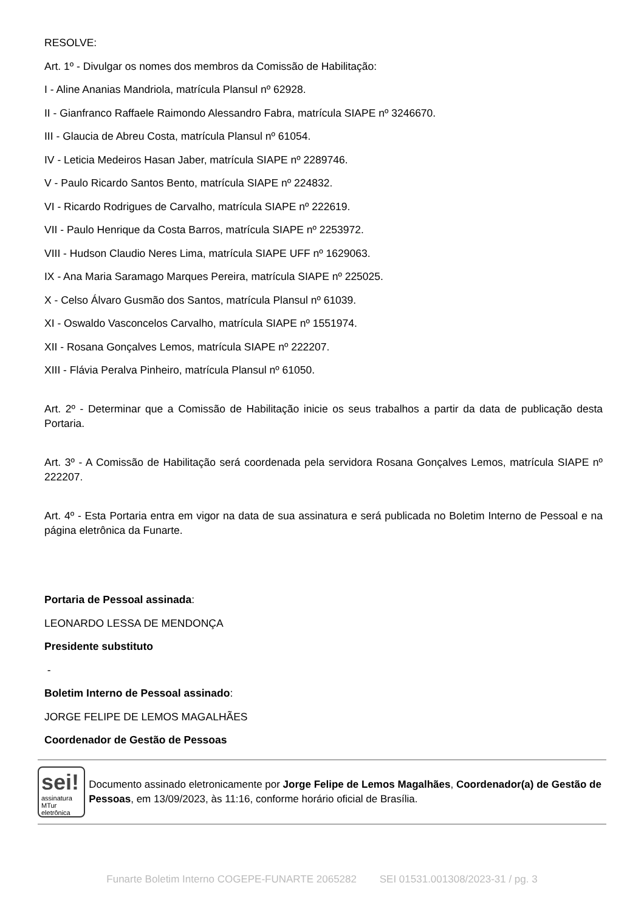RESOLVE:
Art. 1º - Divulgar os nomes dos membros da Comissão de Habilitação:
I - Aline Ananias Mandriola, matrícula Plansul nº 62928.
II - Gianfranco Raffaele Raimondo Alessandro Fabra, matrícula SIAPE nº 3246670.
III - Glaucia de Abreu Costa, matrícula Plansul nº 61054.
IV - Leticia Medeiros Hasan Jaber, matrícula SIAPE nº 2289746.
V - Paulo Ricardo Santos Bento, matrícula SIAPE nº 224832.
VI - Ricardo Rodrigues de Carvalho, matrícula SIAPE nº 222619.
VII - Paulo Henrique da Costa Barros, matrícula SIAPE nº 2253972.
VIII - Hudson Claudio Neres Lima, matrícula SIAPE UFF nº 1629063.
IX - Ana Maria Saramago Marques Pereira, matrícula SIAPE nº 225025.
X - Celso Álvaro Gusmão dos Santos, matrícula Plansul nº 61039.
XI - Oswaldo Vasconcelos Carvalho, matrícula SIAPE nº 1551974.
XII - Rosana Gonçalves Lemos, matrícula SIAPE nº 222207.
XIII - Flávia Peralva Pinheiro, matrícula Plansul nº 61050.
Art. 2º - Determinar que a Comissão de Habilitação inicie os seus trabalhos a partir da data de publicação desta Portaria.
Art. 3º - A Comissão de Habilitação será coordenada pela servidora Rosana Gonçalves Lemos, matrícula SIAPE nº 222207.
Art. 4º - Esta Portaria entra em vigor na data de sua assinatura e será publicada no Boletim Interno de Pessoal e na página eletrônica da Funarte.
Portaria de Pessoal assinada:
LEONARDO LESSA DE MENDONÇA
Presidente substituto
-
Boletim Interno de Pessoal assinado:
JORGE FELIPE DE LEMOS MAGALHÃES
Coordenador de Gestão de Pessoas
sei!
assinatura MTur eletrônica
Documento assinado eletronicamente por Jorge Felipe de Lemos Magalhães, Coordenador(a) de Gestão de Pessoas, em 13/09/2023, às 11:16, conforme horário oficial de Brasília.
Funarte Boletim Interno COGEPE-FUNARTE 2065282 SEI 01531.001308/2023-31 / pg. 3